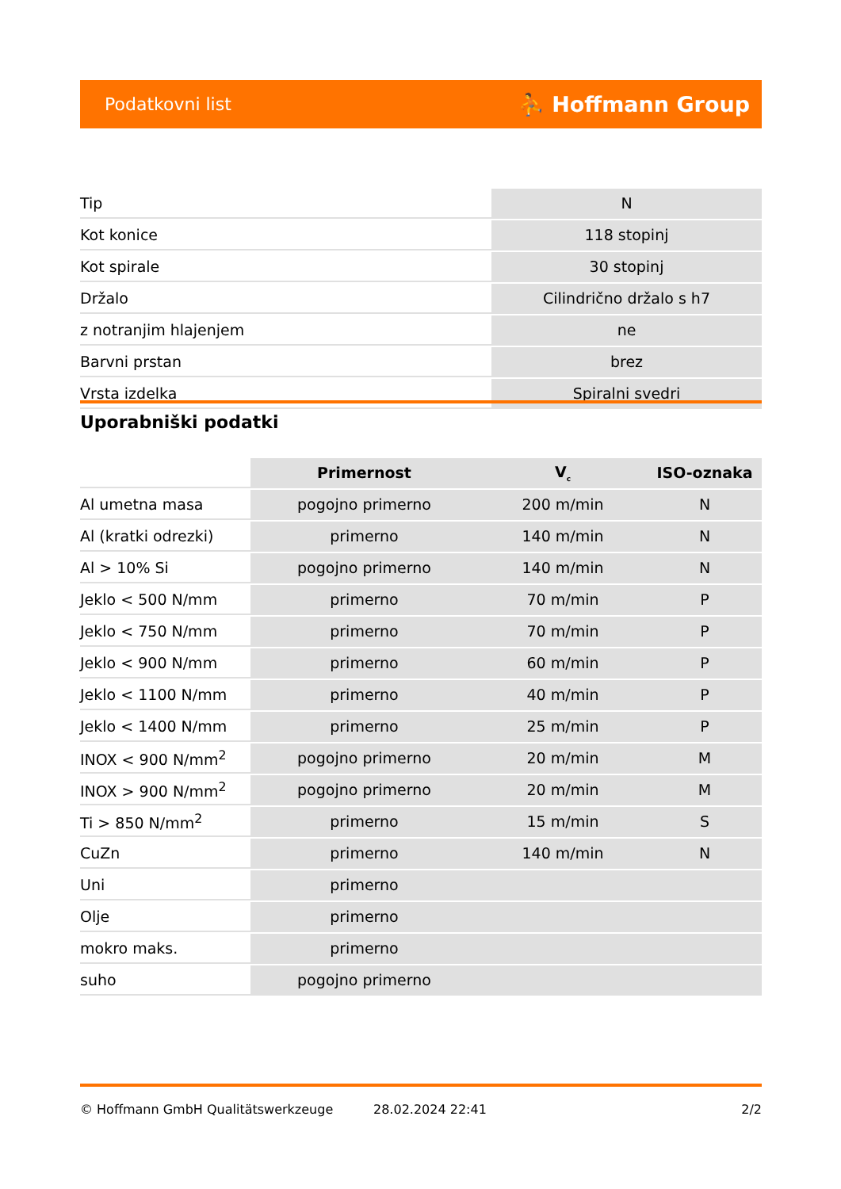Podatkovni list ⛹ Hoffmann Group
| Tip | N |
| Kot konice | 118 stopinj |
| Kot spirale | 30 stopinj |
| Držalo | Cilindrično držalo s h7 |
| z notranjim hlajenjem | ne |
| Barvni prstan | brez |
| Vrsta izdelka | Spiralni svedri |
Uporabniški podatki
| | Primernost | V<sub>c</sub> | ISO-oznaka |
| --- | --- | --- | --- |
| Al umetna masa | pogojno primerno | 200 m/min | N |
| Al (kratki odrezki) | primerno | 140 m/min | N |
| Al > 10% Si | pogojno primerno | 140 m/min | N |
| Jeklo < 500 N/mm | primerno | 70 m/min | P |
| Jeklo < 750 N/mm | primerno | 70 m/min | P |
| Jeklo < 900 N/mm | primerno | 60 m/min | P |
| Jeklo < 1100 N/mm | primerno | 40 m/min | P |
| Jeklo < 1400 N/mm | primerno | 25 m/min | P |
| INOX < 900 N/mm<sup>2</sup> | pogojno primerno | 20 m/min | M |
| INOX > 900 N/mm<sup>2</sup> | pogojno primerno | 20 m/min | M |
| Ti > 850 N/mm<sup>2</sup> | primerno | 15 m/min | S |
| CuZn | primerno | 140 m/min | N |
| Uni | primerno | | |
| Olje | primerno | | |
| mokro maks. | primerno | | |
| suho | pogojno primerno | | |
© Hoffmann GmbH Qualitätswerkzeuge 28.02.2024 22:41 2/2